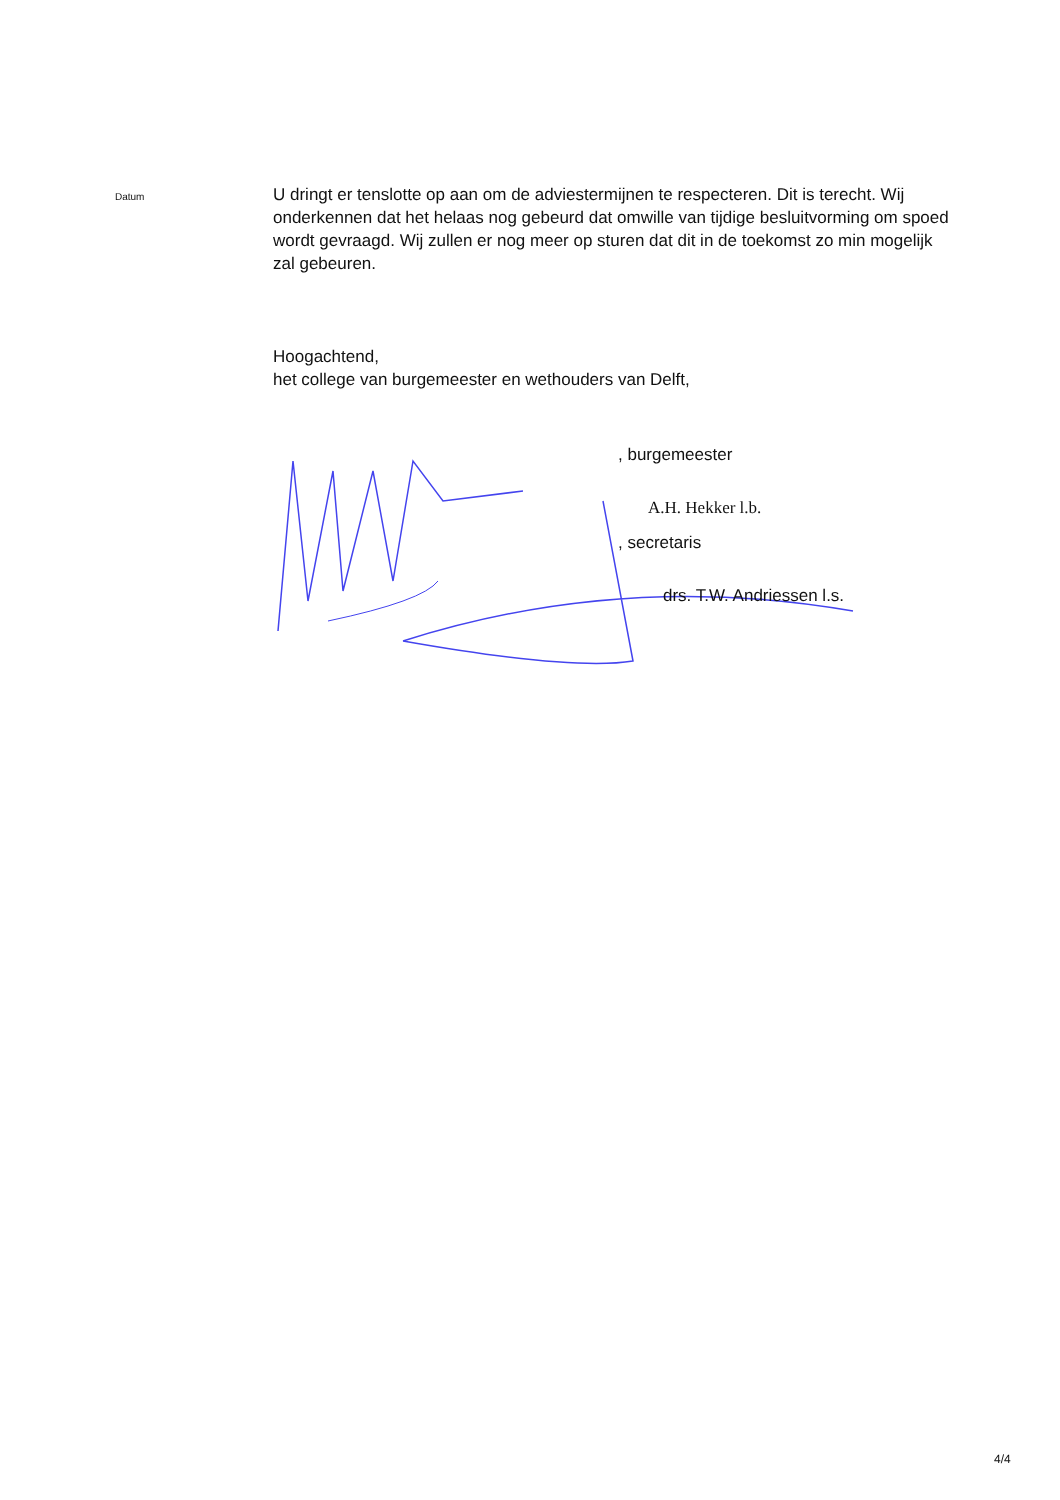Datum
U dringt er tenslotte op aan om de adviestermijnen te respecteren. Dit is terecht. Wij onderkennen dat het helaas nog gebeurd dat omwille van tijdige besluitvorming om spoed wordt gevraagd. Wij zullen er nog meer op sturen dat dit in de toekomst zo min mogelijk zal gebeuren.
Hoogachtend,
het college van burgemeester en wethouders van Delft,
, burgemeester
A.H. Hekker l.b.
, secretaris
drs. T.W. Andriessen l.s.
4/4